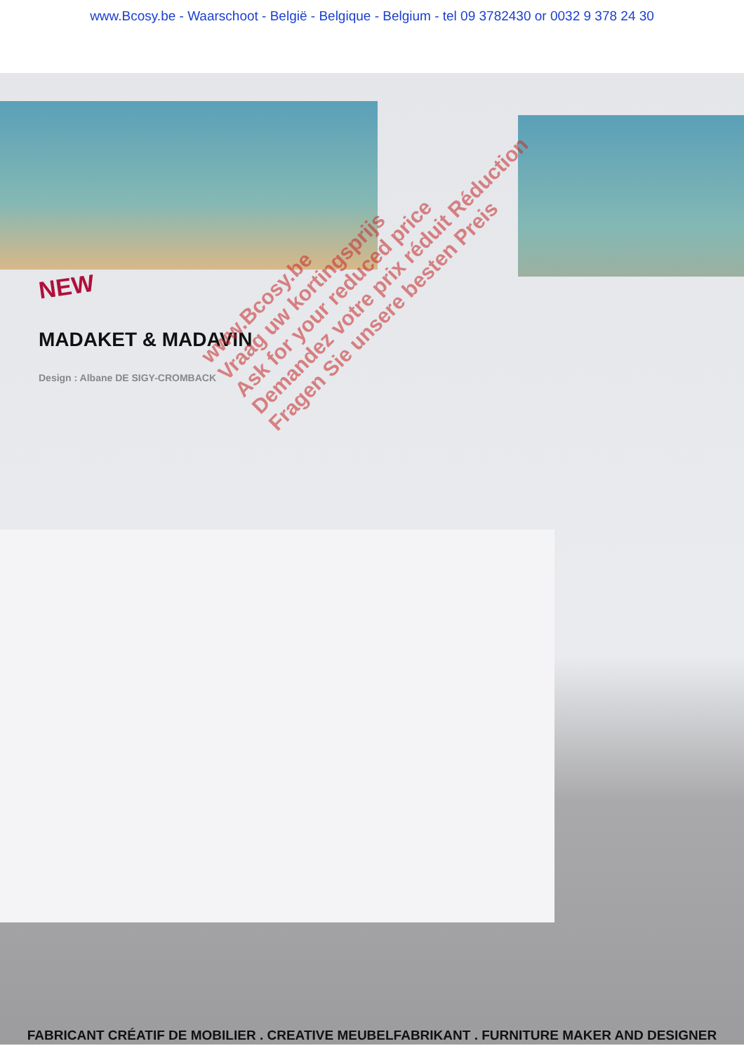www.Bcosy.be - Waarschoot - België - Belgique - Belgium - tel 09 3782430 or 0032 9 378 24 30
NEW
MADAKET & MADAVIN
Design : Albane DE SIGY-CROMBACK
www.Bcosy.be
Vraag uw kortingsprijs
Ask for your reduced price
Demandez votre prix réduit Réduction
Fragen Sie unsere besten Preis
FABRICANT CRÉATIF DE MOBILIER . CREATIVE MEUBELFABRIKANT . FURNITURE MAKER AND DESIGNER